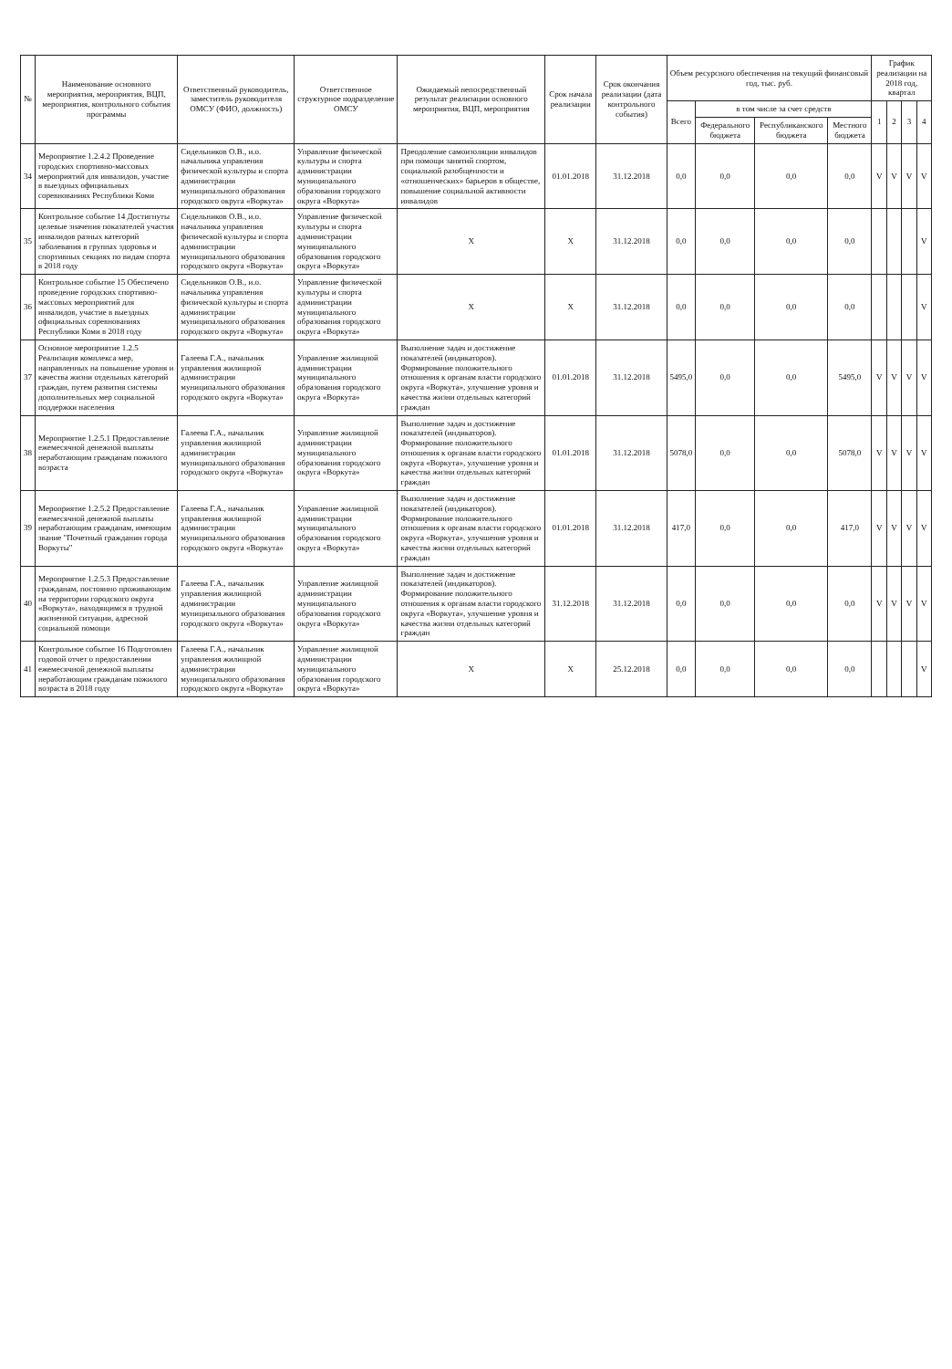| № | Наименование основного мероприятия, мероприятия, ВЦП, мероприятия, контрольного события программы | Ответственный руководитель, заместитель руководителя ОМСУ (ФИО, должность) | Ответственное структурное подразделение ОМСУ | Ожидаемый непосредственный результат реализации основного мероприятия, ВЦП, мероприятия | Срок начала реализации | Срок окончания реализации (дата контрольного события) | Объем ресурсного обеспечения на текущий финансовый год, тыс. руб. | | | | График реализации на 2018 год, квартал | | | |
| --- | --- | --- | --- | --- | --- | --- | --- | --- | --- | --- | --- | --- | --- | --- |
| | | | | | | | Всего | в том числе за счет средств | | | 1 | 2 | 3 | 4 |
| | | | | | | | | Федерального бюджета | Республиканского бюджета | Местного бюджета | | | | |
| 34 | Мероприятие 1.2.4.2 Проведение городских спортивно-массовых мероприятий для инвалидов, участие в выездных официальных соревнованиях Республики Коми | Сидельников О.В., и.о. начальника управления физической культуры и спорта администрации муниципального образования городского округа «Воркута» | Управление физической культуры и спорта администрации муниципального образования городского округа «Воркута» | Преодоление самоизоляции инвалидов при помощи занятий спортом, социальной разобщенности и «отношенческих» барьеров в обществе, повышение социальной активности инвалидов | 01.01.2018 | 31.12.2018 | 0,0 | 0,0 | 0,0 | 0,0 | V | V | V | V |
| 35 | Контрольное событие 14 Достигнуты целевые значения показателей участия инвалидов разных категорий заболевания в группах здоровья и спортивных секциях по видам спорта в 2018 году | Сидельников О.В., и.о. начальника управления физической культуры и спорта администрации муниципального образования городского округа «Воркута» | Управление физической культуры и спорта администрации муниципального образования городского округа «Воркута» | X | X | 31.12.2018 | 0,0 | 0,0 | 0,0 | 0,0 | | | | V |
| 36 | Контрольное событие 15 Обеспечено проведение городских спортивно-массовых мероприятий для инвалидов, участие в выездных официальных соревнованиях Республики Коми в 2018 году | Сидельников О.В., и.о. начальника управления физической культуры и спорта администрации муниципального образования городского округа «Воркута» | Управление физической культуры и спорта администрации муниципального образования городского округа «Воркута» | X | X | 31.12.2018 | 0,0 | 0,0 | 0,0 | 0,0 | | | | V |
| 37 | Основное мероприятие 1.2.5 Реализация комплекса мер, направленных на повышение уровня и качества жизни отдельных категорий граждан, путем развития системы дополнительных мер социальной поддержки населения | Галеева Г.А., начальник управления жилищной администрации муниципального образования городского округа «Воркута» | Управление жилищной администрации муниципального образования городского округа «Воркута» | Выполнение задач и достижение показателей (индикаторов). Формирование положительного отношения к органам власти городского округа «Воркута», улучшение уровня и качества жизни отдельных категорий граждан | 01.01.2018 | 31.12.2018 | 5495,0 | 0,0 | 0,0 | 5495,0 | V | V | V | V |
| 38 | Мероприятие 1.2.5.1 Предоставление ежемесячной денежной выплаты неработающим гражданам пожилого возраста | Галеева Г.А., начальник управления жилищной администрации муниципального образования городского округа «Воркута» | Управление жилищной администрации муниципального образования городского округа «Воркута» | Выполнение задач и достижение показателей (индикаторов). Формирование положительного отношения к органам власти городского округа «Воркута», улучшение уровня и качества жизни отдельных категорий граждан | 01.01.2018 | 31.12.2018 | 5078,0 | 0,0 | 0,0 | 5078,0 | V | V | V | V |
| 39 | Мероприятие 1.2.5.2 Предоставление ежемесячной денежной выплаты неработающим гражданам, имеющим звание "Почетный гражданин города Воркуты" | Галеева Г.А., начальник управления жилищной администрации муниципального образования городского округа «Воркута» | Управление жилищной администрации муниципального образования городского округа «Воркута» | Выполнение задач и достижение показателей (индикаторов). Формирование положительного отношения к органам власти городского округа «Воркута», улучшение уровня и качества жизни отдельных категорий граждан | 01.01.2018 | 31.12.2018 | 417,0 | 0,0 | 0,0 | 417,0 | V | V | V | V |
| 40 | Мероприятие 1.2.5.3 Предоставление гражданам, постоянно проживающим на территории городского округа «Воркута», находящимся в трудной жизненной ситуации, адресной социальной помощи | Галеева Г.А., начальник управления жилищной администрации муниципального образования городского округа «Воркута» | Управление жилищной администрации муниципального образования городского округа «Воркута» | Выполнение задач и достижение показателей (индикаторов). Формирование положительного отношения к органам власти городского округа «Воркута», улучшение уровня и качества жизни отдельных категорий граждан | 31.12.2018 | 31.12.2018 | 0,0 | 0,0 | 0,0 | 0,0 | V | V | V | V |
| 41 | Контрольное событие 16 Подготовлен годовой отчет о предоставлении ежемесячной денежной выплаты неработающим гражданам пожилого возраста в 2018 году | Галеева Г.А., начальник управления жилищной администрации муниципального образования городского округа «Воркута» | Управление жилищной администрации муниципального образования городского округа «Воркута» | X | X | 25.12.2018 | 0,0 | 0,0 | 0,0 | 0,0 | | | | V |